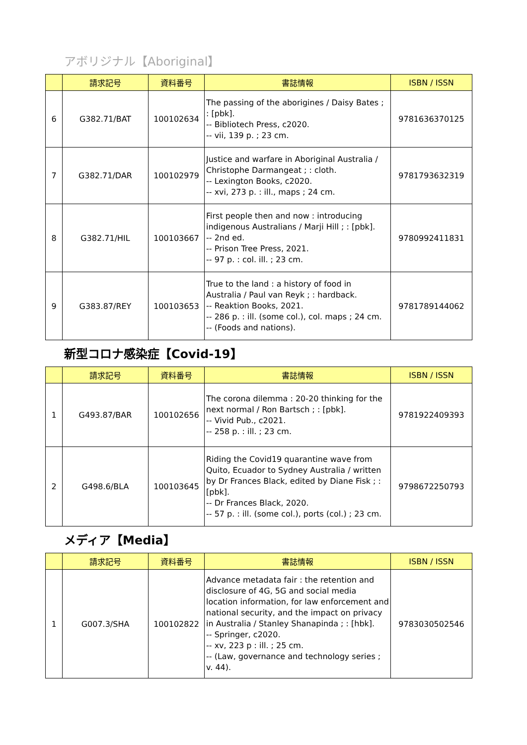アボリジナル【Aboriginal】
| | 請求記号 | 資料番号 | 書誌情報 | ISBN / ISSN |
| --- | --- | --- | --- | --- |
| 6 | G382.71/BAT | 100102634 | The passing of the aborigines / Daisy Bates ; : [pbk]. -- Bibliotech Press, c2020. -- vii, 139 p. ; 23 cm. | 9781636370125 |
| 7 | G382.71/DAR | 100102979 | Justice and warfare in Aboriginal Australia / Christophe Darmangeat ; : cloth. -- Lexington Books, c2020. -- xvi, 273 p. : ill., maps ; 24 cm. | 9781793632319 |
| 8 | G382.71/HIL | 100103667 | First people then and now : introducing indigenous Australians / Marji Hill ; : [pbk]. -- 2nd ed. -- Prison Tree Press, 2021. -- 97 p. : col. ill. ; 23 cm. | 9780992411831 |
| 9 | G383.87/REY | 100103653 | True to the land : a history of food in Australia / Paul van Reyk ; : hardback. -- Reaktion Books, 2021. -- 286 p. : ill. (some col.), col. maps ; 24 cm. -- (Foods and nations). | 9781789144062 |
新型コロナ感染症【Covid-19】
| | 請求記号 | 資料番号 | 書誌情報 | ISBN / ISSN |
| --- | --- | --- | --- | --- |
| 1 | G493.87/BAR | 100102656 | The corona dilemma : 20-20 thinking for the next normal / Ron Bartsch ; : [pbk]. -- Vivid Pub., c2021. -- 258 p. : ill. ; 23 cm. | 9781922409393 |
| 2 | G498.6/BLA | 100103645 | Riding the Covid19 quarantine wave from Quito, Ecuador to Sydney Australia / written by Dr Frances Black, edited by Diane Fisk ; : [pbk]. -- Dr Frances Black, 2020. -- 57 p. : ill. (some col.), ports (col.) ; 23 cm. | 9798672250793 |
メディア【Media】
| | 請求記号 | 資料番号 | 書誌情報 | ISBN / ISSN |
| --- | --- | --- | --- | --- |
| 1 | G007.3/SHA | 100102822 | Advance metadata fair : the retention and disclosure of 4G, 5G and social media location information, for law enforcement and national security, and the impact on privacy in Australia / Stanley Shanapinda ; : [hbk]. -- Springer, c2020. -- xv, 223 p : ill. ; 25 cm. -- (Law, governance and technology series ; v. 44). | 9783030502546 |